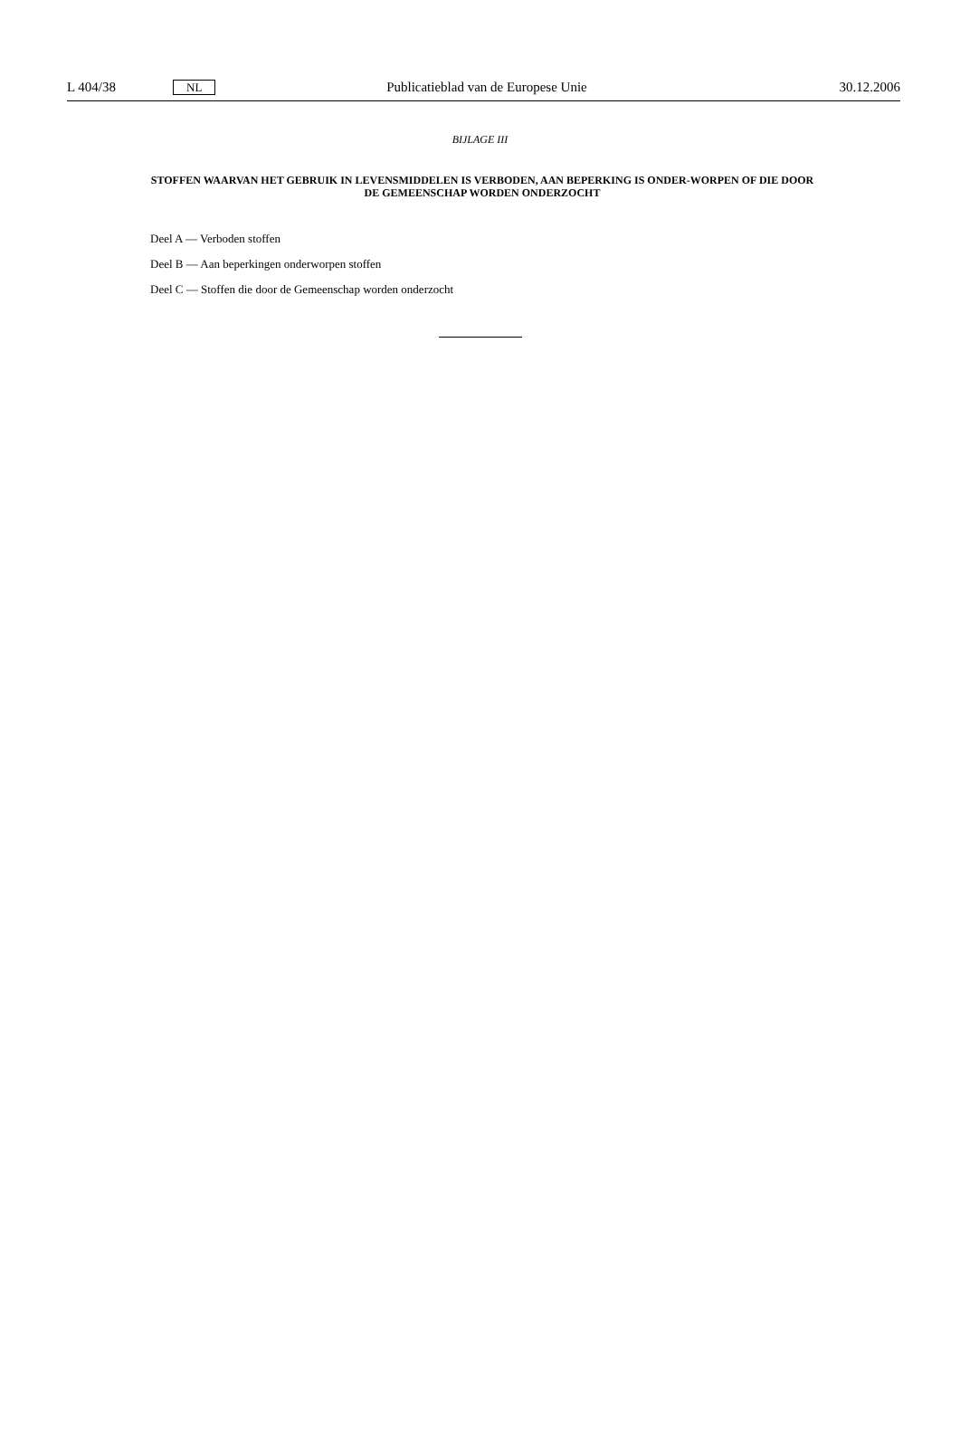L 404/38 NL Publicatieblad van de Europese Unie 30.12.2006
BIJLAGE III
STOFFEN WAARVAN HET GEBRUIK IN LEVENSMIDDELEN IS VERBODEN, AAN BEPERKING IS ONDER-WORPEN OF DIE DOOR DE GEMEENSCHAP WORDEN ONDERZOCHT
Deel A — Verboden stoffen
Deel B — Aan beperkingen onderworpen stoffen
Deel C — Stoffen die door de Gemeenschap worden onderzocht